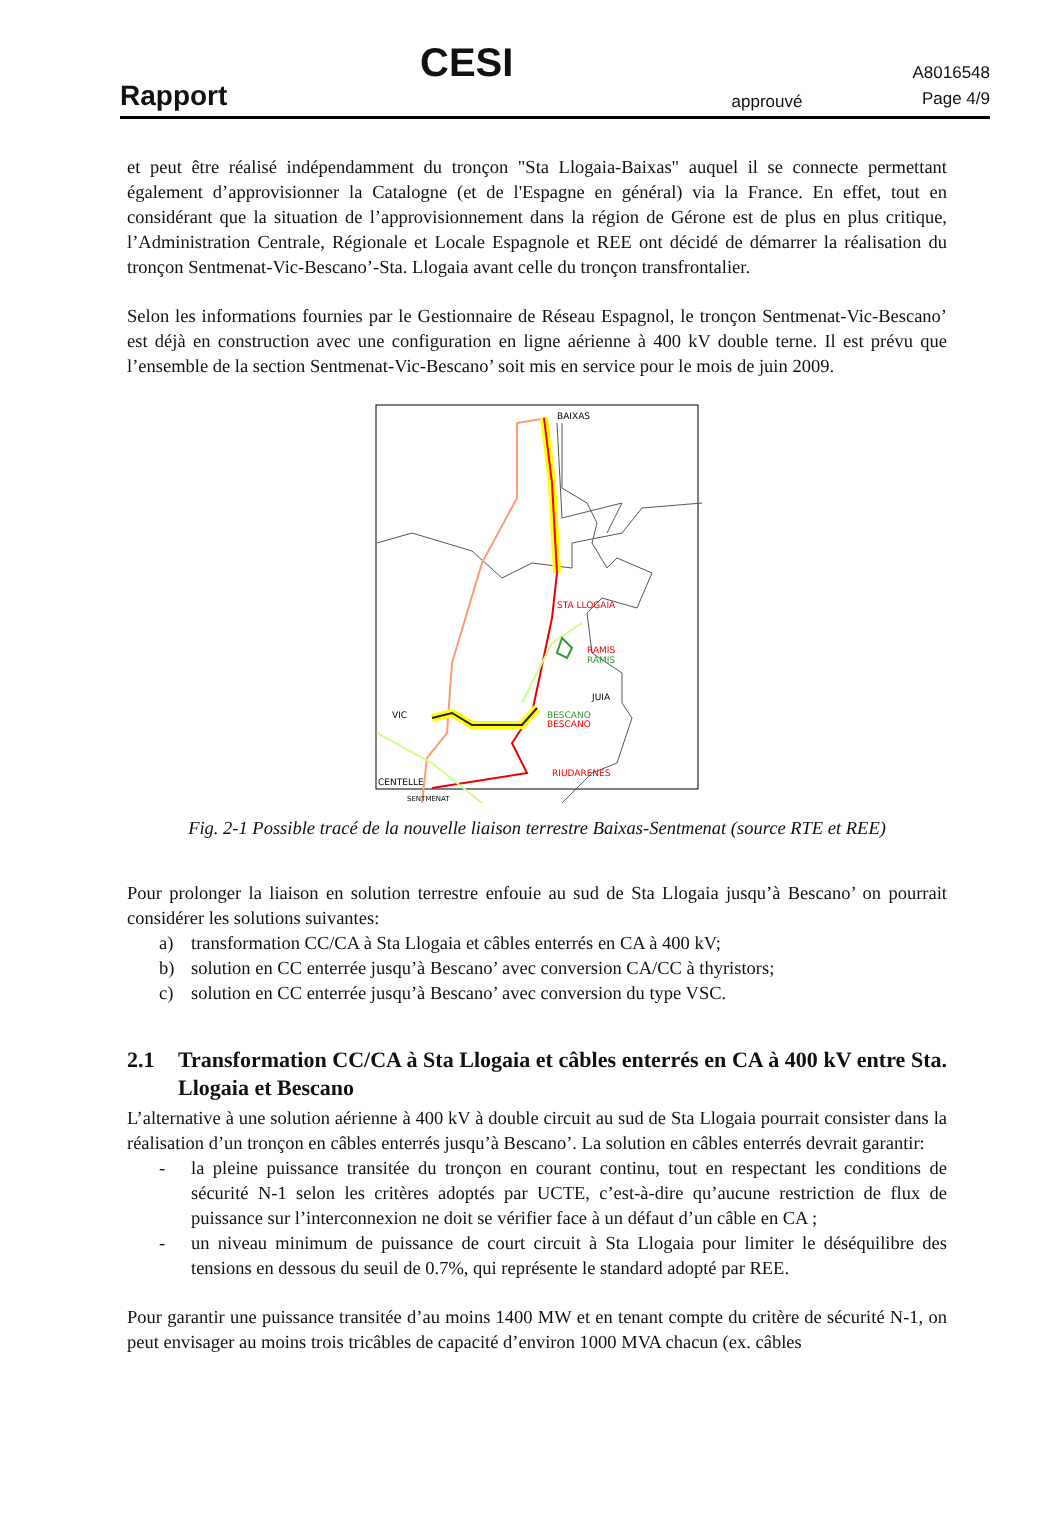Rapport
CESI
approuvé
A8016548
Page 4/9
et peut être réalisé indépendamment du tronçon "Sta Llogaia-Baixas" auquel il se connecte permettant également d’approvisionner la Catalogne (et de l'Espagne en général) via la France. En effet, tout en considérant que la situation de l’approvisionnement dans la région de Gérone est de plus en plus critique, l’Administration Centrale, Régionale et Locale Espagnole et REE ont décidé de démarrer la réalisation du tronçon Sentmenat-Vic-Bescano’-Sta. Llogaia avant celle du tronçon transfrontalier.
Selon les informations fournies par le Gestionnaire de Réseau Espagnol, le tronçon Sentmenat-Vic-Bescano’ est déjà en construction avec une configuration en ligne aérienne à 400 kV double terne. Il est prévu que l’ensemble de la section Sentmenat-Vic-Bescano’ soit mis en service pour le mois de juin 2009.
BAIXAS
STA LLOGAIA
RAMIS
RAMIS
JUIA
VIC
BESCANO
BESCANO
RIUDARENES
CENTELLE
SENTMENAT
Fig. 2-1 Possible tracé de la nouvelle liaison terrestre Baixas-Sentmenat (source RTE et REE)
Pour prolonger la liaison en solution terrestre enfouie au sud de Sta Llogaia jusqu’à Bescano’ on pourrait considérer les solutions suivantes:
a) transformation CC/CA à Sta Llogaia et câbles enterrés en CA à 400 kV;
b) solution en CC enterrée jusqu’à Bescano’ avec conversion CA/CC à thyristors;
c) solution en CC enterrée jusqu’à Bescano’ avec conversion du type VSC.
2.1 Transformation CC/CA à Sta Llogaia et câbles enterrés en CA à 400 kV entre Sta. Llogaia et Bescano
L’alternative à une solution aérienne à 400 kV à double circuit au sud de Sta Llogaia pourrait consister dans la réalisation d’un tronçon en câbles enterrés jusqu’à Bescano’. La solution en câbles enterrés devrait garantir:
- la pleine puissance transitée du tronçon en courant continu, tout en respectant les conditions de sécurité N-1 selon les critères adoptés par UCTE, c’est-à-dire qu’aucune restriction de flux de puissance sur l’interconnexion ne doit se vérifier face à un défaut d’un câble en CA ;
- un niveau minimum de puissance de court circuit à Sta Llogaia pour limiter le déséquilibre des tensions en dessous du seuil de 0.7%, qui représente le standard adopté par REE.
Pour garantir une puissance transitée d’au moins 1400 MW et en tenant compte du critère de sécurité N-1, on peut envisager au moins trois tricâbles de capacité d’environ 1000 MVA chacun (ex. câbles